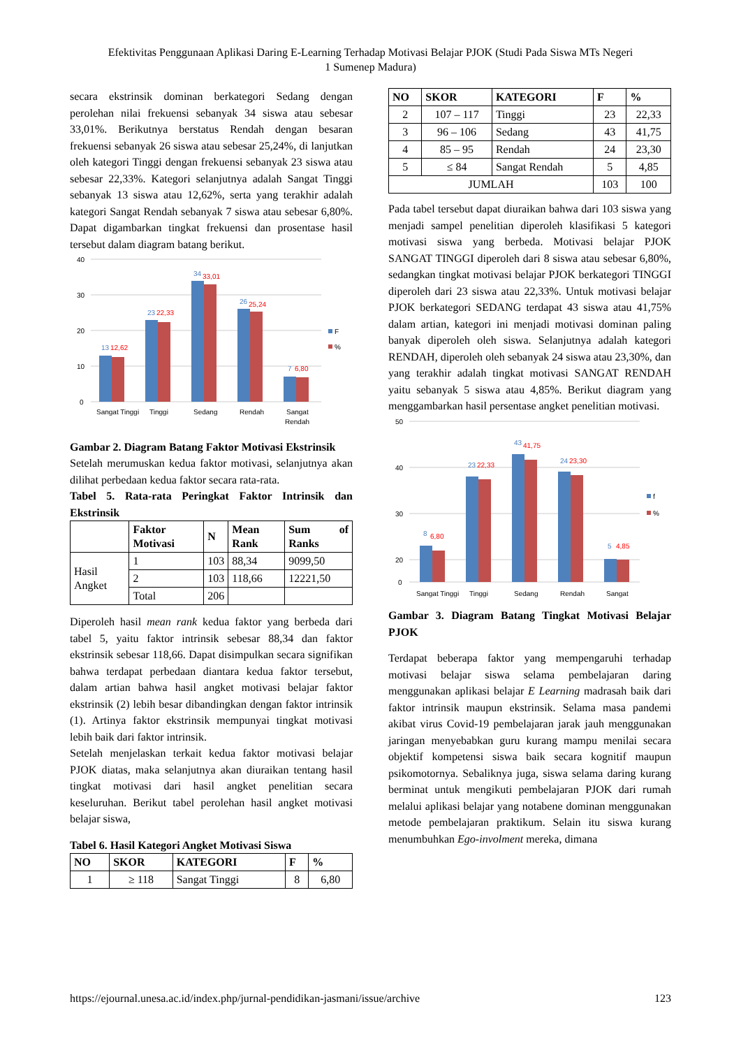Efektivitas Penggunaan Aplikasi Daring E-Learning Terhadap Motivasi Belajar PJOK (Studi Pada Siswa MTs Negeri
1 Sumenep Madura)
secara ekstrinsik dominan berkategori Sedang dengan perolehan nilai frekuensi sebanyak 34 siswa atau sebesar 33,01%. Berikutnya berstatus Rendah dengan besaran frekuensi sebanyak 26 siswa atau sebesar 25,24%, di lanjutkan oleh kategori Tinggi dengan frekuensi sebanyak 23 siswa atau sebesar 22,33%. Kategori selanjutnya adalah Sangat Tinggi sebanyak 13 siswa atau 12,62%, serta yang terakhir adalah kategori Sangat Rendah sebanyak 7 siswa atau sebesar 6,80%. Dapat digambarkan tingkat frekuensi dan prosentase hasil tersebut dalam diagram batang berikut.
40
30
20
10
0
13
12,62
23
22,33
34
33,01
26
25,24
7
6,80
Sangat Tinggi
Tinggi
Sedang
Rendah
Sangat
Rendah
F
%
Gambar 2. Diagram Batang Faktor Motivasi Ekstrinsik
Setelah merumuskan kedua faktor motivasi, selanjutnya akan dilihat perbedaan kedua faktor secara rata-rata.
Tabel 5. Rata-rata Peringkat Faktor Intrinsik dan Ekstrinsik
| | Faktor Motivasi | N | Mean Rank | Sum of Ranks |
| --- | --- | --- | --- | --- |
| Hasil Angket | 1 | 103 | 88,34 | 9099,50 |
| | 2 | 103 | 118,66 | 12221,50 |
| | Total | 206 | | |
Diperoleh hasil mean rank kedua faktor yang berbeda dari tabel 5, yaitu faktor intrinsik sebesar 88,34 dan faktor ekstrinsik sebesar 118,66. Dapat disimpulkan secara signifikan bahwa terdapat perbedaan diantara kedua faktor tersebut, dalam artian bahwa hasil angket motivasi belajar faktor ekstrinsik (2) lebih besar dibandingkan dengan faktor intrinsik (1). Artinya faktor ekstrinsik mempunyai tingkat motivasi lebih baik dari faktor intrinsik.
Setelah menjelaskan terkait kedua faktor motivasi belajar PJOK diatas, maka selanjutnya akan diuraikan tentang hasil tingkat motivasi dari hasil angket penelitian secara keseluruhan. Berikut tabel perolehan hasil angket motivasi belajar siswa,
Tabel 6. Hasil Kategori Angket Motivasi Siswa
| NO | SKOR | KATEGORI | F | % |
| --- | --- | --- | --- | --- |
| 1 | ≥ 118 | Sangat Tinggi | 8 | 6,80 |
| NO | SKOR | KATEGORI | F | % |
| --- | --- | --- | --- | --- |
| 2 | 107 – 117 | Tinggi | 23 | 22,33 |
| 3 | 96 – 106 | Sedang | 43 | 41,75 |
| 4 | 85 – 95 | Rendah | 24 | 23,30 |
| 5 | ≤ 84 | Sangat Rendah | 5 | 4,85 |
| JUMLAH | | | 103 | 100 |
Pada tabel tersebut dapat diuraikan bahwa dari 103 siswa yang menjadi sampel penelitian diperoleh klasifikasi 5 kategori motivasi siswa yang berbeda. Motivasi belajar PJOK SANGAT TINGGI diperoleh dari 8 siswa atau sebesar 6,80%, sedangkan tingkat motivasi belajar PJOK berkategori TINGGI diperoleh dari 23 siswa atau 22,33%. Untuk motivasi belajar PJOK berkategori SEDANG terdapat 43 siswa atau 41,75% dalam artian, kategori ini menjadi motivasi dominan paling banyak diperoleh oleh siswa. Selanjutnya adalah kategori RENDAH, diperoleh oleh sebanyak 24 siswa atau 23,30%, dan yang terakhir adalah tingkat motivasi SANGAT RENDAH yaitu sebanyak 5 siswa atau 4,85%. Berikut diagram yang menggambarkan hasil persentase angket penelitian motivasi.
50
40
30
20
0
8
6,80
23
22,33
43
41,75
24
23,30
5
4,85
Sangat Tinggi
Tinggi
Sedang
Rendah
Sangat
f
%
Gambar 3. Diagram Batang Tingkat Motivasi Belajar PJOK
Terdapat beberapa faktor yang mempengaruhi terhadap motivasi belajar siswa selama pembelajaran daring menggunakan aplikasi belajar E Learning madrasah baik dari faktor intrinsik maupun ekstrinsik. Selama masa pandemi akibat virus Covid-19 pembelajaran jarak jauh menggunakan jaringan menyebabkan guru kurang mampu menilai secara objektif kompetensi siswa baik secara kognitif maupun psikomotornya. Sebaliknya juga, siswa selama daring kurang berminat untuk mengikuti pembelajaran PJOK dari rumah melalui aplikasi belajar yang notabene dominan menggunakan metode pembelajaran praktikum. Selain itu siswa kurang menumbuhkan Ego-involment mereka, dimana
https://ejournal.unesa.ac.id/index.php/jurnal-pendidikan-jasmani/issue/archive 123